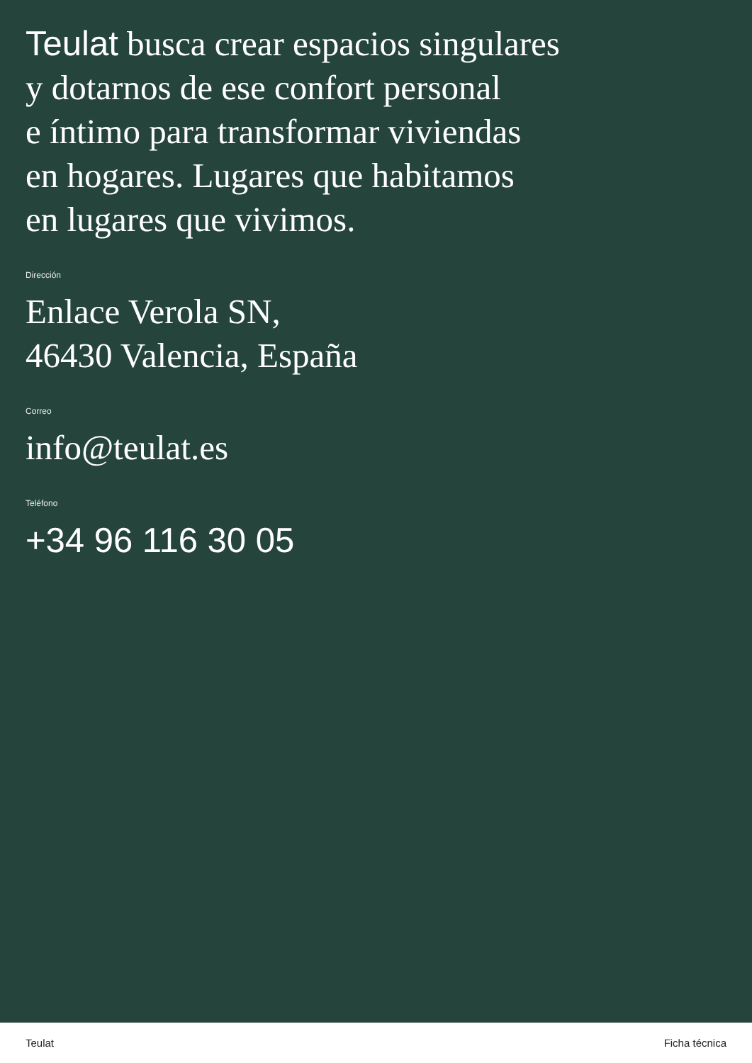Teulat busca crear espacios singulares
y dotarnos de ese confort personal
e íntimo para transformar viviendas
en hogares. Lugares que habitamos
en lugares que vivimos.
Dirección
Enlace Verola SN,
46430 Valencia, España
Correo
info@teulat.es
Teléfono
+34 96 116 30 05
Teulat Ficha técnica